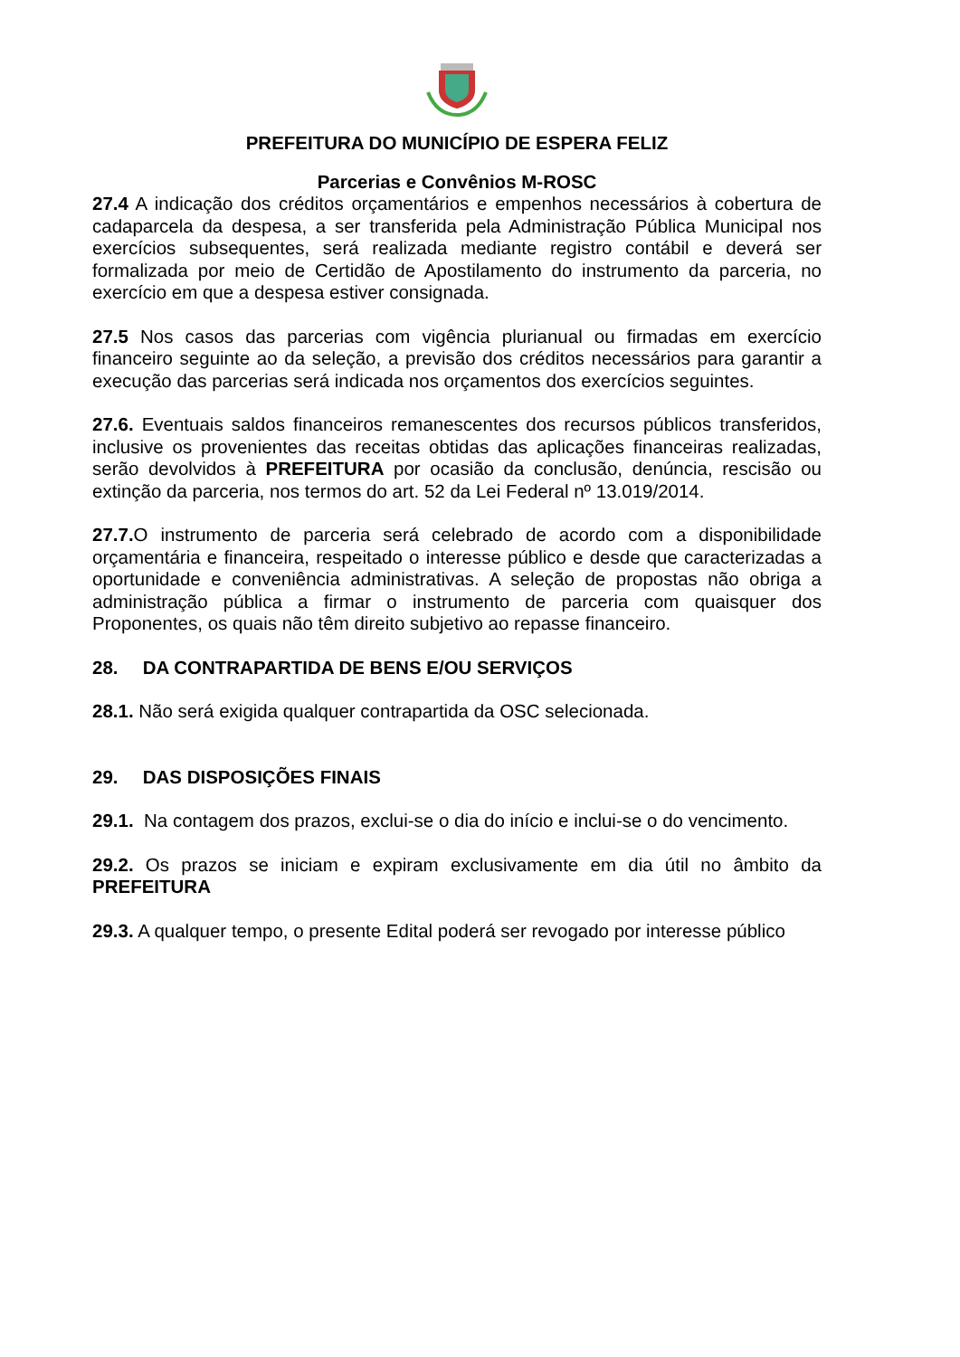PREFEITURA DO MUNICÍPIO DE ESPERA FELIZ
Parcerias e Convênios M-ROSC
27.4 A indicação dos créditos orçamentários e empenhos necessários à cobertura de cadaparcela da despesa, a ser transferida pela Administração Pública Municipal nos exercícios subsequentes, será realizada mediante registro contábil e deverá ser formalizada por meio de Certidão de Apostilamento do instrumento da parceria, no exercício em que a despesa estiver consignada.
27.5 Nos casos das parcerias com vigência plurianual ou firmadas em exercício financeiro seguinte ao da seleção, a previsão dos créditos necessários para garantir a execução das parcerias será indicada nos orçamentos dos exercícios seguintes.
27.6. Eventuais saldos financeiros remanescentes dos recursos públicos transferidos, inclusive os provenientes das receitas obtidas das aplicações financeiras realizadas, serão devolvidos à PREFEITURA por ocasião da conclusão, denúncia, rescisão ou extinção da parceria, nos termos do art. 52 da Lei Federal nº 13.019/2014.
27.7. O instrumento de parceria será celebrado de acordo com a disponibilidade orçamentária e financeira, respeitado o interesse público e desde que caracterizadas a oportunidade e conveniência administrativas. A seleção de propostas não obriga a administração pública a firmar o instrumento de parceria com quaisquer dos Proponentes, os quais não têm direito subjetivo ao repasse financeiro.
28. DA CONTRAPARTIDA DE BENS E/OU SERVIÇOS
28.1. Não será exigida qualquer contrapartida da OSC selecionada.
29. DAS DISPOSIÇÕES FINAIS
29.1. Na contagem dos prazos, exclui-se o dia do início e inclui-se o do vencimento.
29.2. Os prazos se iniciam e expiram exclusivamente em dia útil no âmbito da PREFEITURA
29.3. A qualquer tempo, o presente Edital poderá ser revogado por interesse público